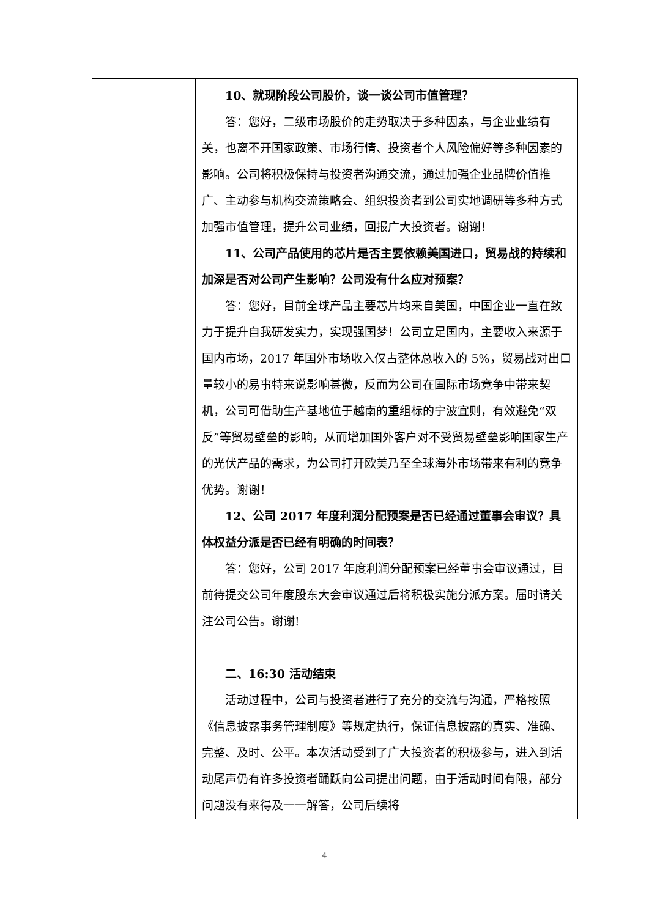| | 10、就现阶段公司股价，谈一谈公司市值管理？ 答：您好，二级市场股价的走势取决于多种因素，与企业业绩有关，也离不开国家政策、市场行情、投资者个人风险偏好等多种因素的影响。公司将积极保持与投资者沟通交流，通过加强企业品牌价值推广、主动参与机构交流策略会、组织投资者到公司实地调研等多种方式加强市值管理，提升公司业绩，回报广大投资者。谢谢！ 11、公司产品使用的芯片是否主要依赖美国进口，贸易战的持续和加深是否对公司产生影响？公司没有什么应对预案？ 答：您好，目前全球产品主要芯片均来自美国，中国企业一直在致力于提升自我研发实力，实现强国梦！公司立足国内，主要收入来源于国内市场，2017 年国外市场收入仅占整体总收入的 5%，贸易战对出口量较小的易事特来说影响甚微，反而为公司在国际市场竞争中带来契机，公司可借助生产基地位于越南的重组标的宁波宜则，有效避免“双反”等贸易壁垒的影响，从而增加国外客户对不受贸易壁垒影响国家生产的光伏产品的需求，为公司打开欧美乃至全球海外市场带来有利的竞争优势。谢谢！ 12、公司 2017 年度利润分配预案是否已经通过董事会审议？具体权益分派是否已经有明确的时间表？ 答：您好，公司 2017 年度利润分配预案已经董事会审议通过，目前待提交公司年度股东大会审议通过后将积极实施分派方案。届时请关注公司公告。谢谢! 二、16:30 活动结束 活动过程中，公司与投资者进行了充分的交流与沟通，严格按照《信息披露事务管理制度》等规定执行，保证信息披露的真实、准确、完整、及时、公平。本次活动受到了广大投资者的积极参与，进入到活动尾声仍有许多投资者踊跃向公司提出问题，由于活动时间有限，部分问题没有来得及一一解答，公司后续将 |
4